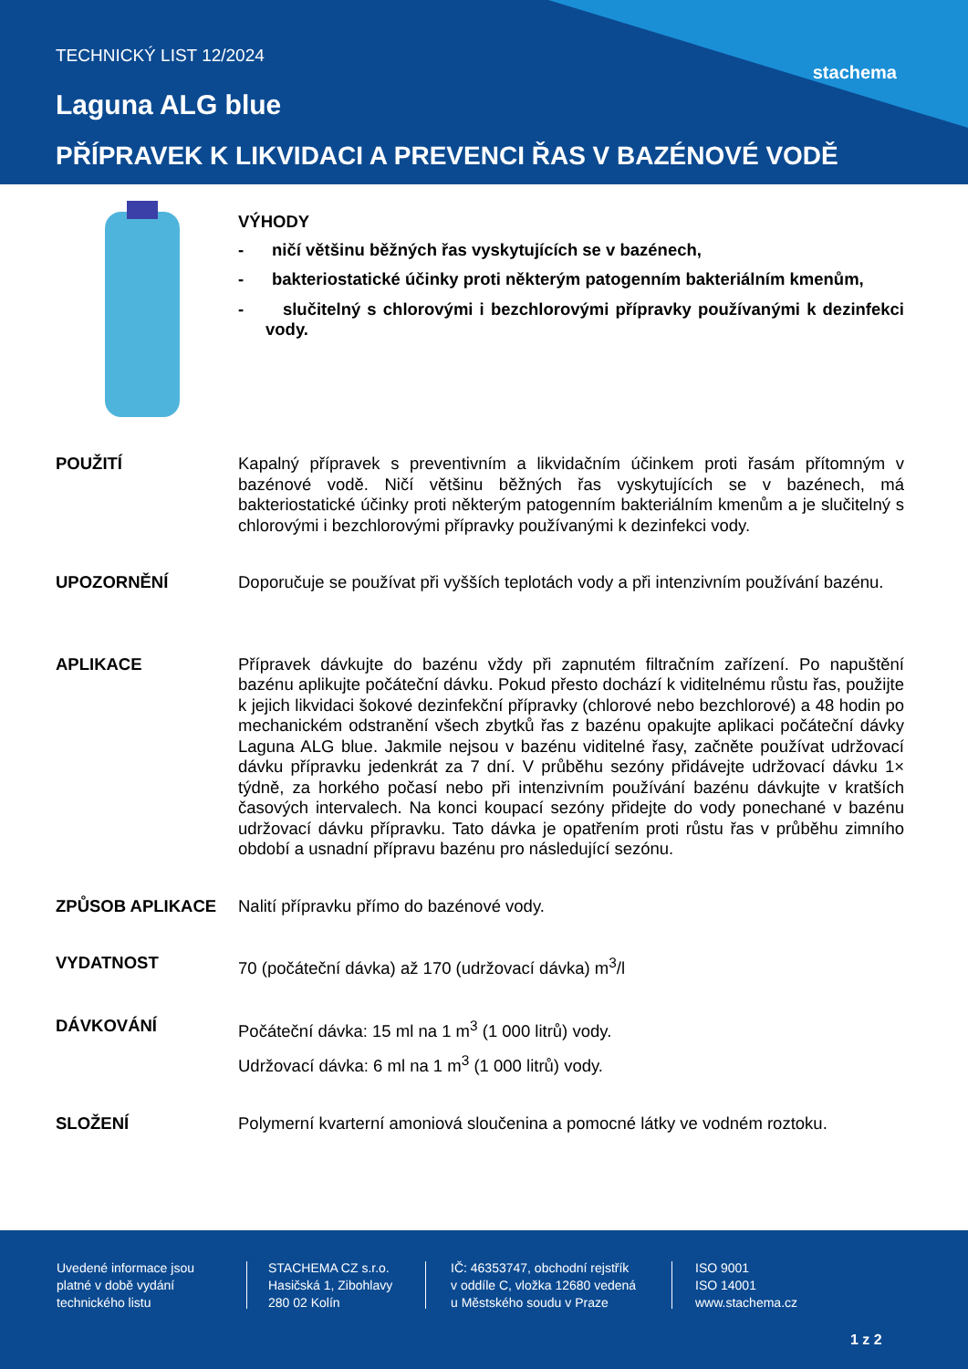stachema
TECHNICKÝ LIST 12/2024
Laguna ALG blue
PŘÍPRAVEK K LIKVIDACI A PREVENCI ŘAS V BAZÉNOVÉ VODĚ
VÝHODY
- ničí většinu běžných řas vyskytujících se v bazénech,
- bakteriostatické účinky proti některým patogenním bakteriálním kmenům,
- slučitelný s chlorovými i bezchlorovými přípravky používanými k dezinfekci vody.
POUŽITÍ Kapalný přípravek s preventivním a likvidačním účinkem proti řasám přítomným v bazénové vodě. Ničí většinu běžných řas vyskytujících se v bazénech, má bakteriostatické účinky proti některým patogenním bakteriálním kmenům a je slučitelný s chlorovými i bezchlorovými přípravky používanými k dezinfekci vody.
UPOZORNĚNÍ Doporučuje se používat při vyšších teplotách vody a při intenzivním používání bazénu.
APLIKACE Přípravek dávkujte do bazénu vždy při zapnutém filtračním zařízení. Po napuštění bazénu aplikujte počáteční dávku. Pokud přesto dochází k viditelnému růstu řas, použijte k jejich likvidaci šokové dezinfekční přípravky (chlorové nebo bezchlorové) a 48 hodin po mechanickém odstranění všech zbytků řas z bazénu opakujte aplikaci počáteční dávky Laguna ALG blue. Jakmile nejsou v bazénu viditelné řasy, začněte používat udržovací dávku přípravku jedenkrát za 7 dní. V průběhu sezóny přidávejte udržovací dávku 1× týdně, za horkého počasí nebo při intenzivním používání bazénu dávkujte v kratších časových intervalech. Na konci koupací sezóny přidejte do vody ponechané v bazénu udržovací dávku přípravku. Tato dávka je opatřením proti růstu řas v průběhu zimního období a usnadní přípravu bazénu pro následující sezónu.
ZPŮSOB APLIKACE Nalití přípravku přímo do bazénové vody.
VYDATNOST 70 (počáteční dávka) až 170 (udržovací dávka) m<sup>3</sup>/l
DÁVKOVÁNÍ Počáteční dávka: 15 ml na 1 m<sup>3</sup> (1 000 litrů) vody.
Udržovací dávka: 6 ml na 1 m<sup>3</sup> (1 000 litrů) vody.
SLOŽENÍ Polymerní kvarterní amoniová sloučenina a pomocné látky ve vodném roztoku.
Uvedené informace jsou
platné v době vydání
technického listu
STACHEMA CZ s.r.o.
Hasičská 1, Zibohlavy
280 02 Kolín
IČ: 46353747, obchodní rejstřík
v oddíle C, vložka 12680 vedená
u Městského soudu v Praze
ISO 9001
ISO 14001
www.stachema.cz
1 z 2